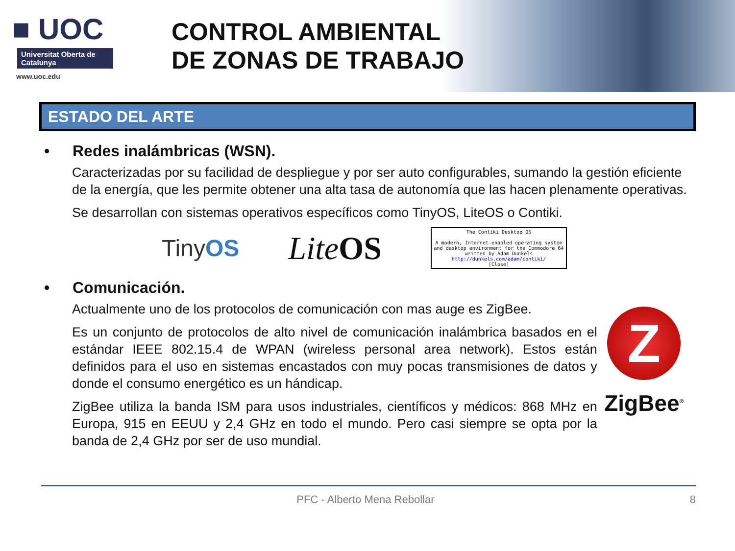■ UOC
Universitat Oberta de Catalunya
www.uoc.edu
CONTROL AMBIENTAL
DE ZONAS DE TRABAJO
ESTADO DEL ARTE
• Redes inalámbricas (WSN).
Caracterizadas por su facilidad de despliegue y por ser auto configurables, sumando la gestión eficiente de la energía, que les permite obtener una alta tasa de autonomía que las hacen plenamente operativas.
Se desarrollan con sistemas operativos específicos como TinyOS, LiteOS o Contiki.
TinyOS
LiteOS
The Contiki Desktop OS
A modern, Internet-enabled operating system and desktop environment for the Commodore 64 written by Adam Dunkels
http://dunkels.com/adam/contiki/
[Close]
• Comunicación.
Actualmente uno de los protocolos de comunicación con mas auge es ZigBee.
Es un conjunto de protocolos de alto nivel de comunicación inalámbrica basados en el estándar IEEE 802.15.4 de WPAN (wireless personal area network). Estos están definidos para el uso en sistemas encastados con muy pocas transmisiones de datos y donde el consumo energético es un hándicap.
ZigBee utiliza la banda ISM para usos industriales, científicos y médicos: 868 MHz en Europa, 915 en EEUU y 2,4 GHz en todo el mundo. Pero casi siempre se opta por la banda de 2,4 GHz por ser de uso mundial.
Z
ZigBee<sup>®</sup>
PFC - Alberto Mena Rebollar 8